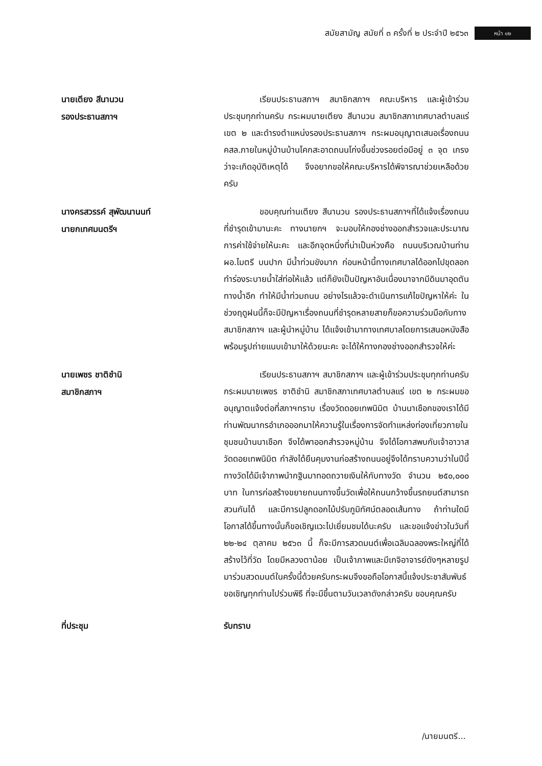สมัยสามัญ สมัยที่ ๓ ครั้งที่ ๒ ประจำปี ๒๕๖๓ หน้า ๑๒
นายเตียง สีนานวน
รองประธานสภาฯ
เรียนประธานสภาฯ สมาชิกสภาฯ คณะบริหาร และผู้เข้าร่วมประชุมทุกท่านครับ กระผมนายเตียง สีนานวน สมาชิกสภาเทศบาลตำบลแร่ เขต ๒ และดำรงตำแหน่งรองประธานสภาฯ กระผมอนุญาตเสนอเรื่องถนน คสล.ภายในหมู่บ้านบ้านโคกสะอาดถนนโก่งขึ้นช่วงรอยต่อมีอยู่ ๓ จุด เกรงว่าจะเกิดอุบัติเหตุได้ จึงอยากขอให้คณะบริหารได้พิจารณาช่วยเหลือด้วยครับ
นางครสวรรค์ สุพัฒนานนท์
นายกเทศมนตรีฯ
ขอบคุณท่านเตียง สีนานวน รองประธานสภาฯที่ได้แจ้งเรื่องถนนที่ชำรุดเข้ามานะคะ ทางนายกฯ จะมอบให้กองช่างออกสำรวจและประมาณการค่าใช้จ่ายให้นะคะ และอีกจุดหนึ่งที่น่าเป็นห่วงคือ ถนนบริเวณบ้านท่าน ผอ.ไมตรี บนปาก มีน้ำท่วมขังมาก ก่อนหน้านี้ทางเทศบาลได้ออกไปขุดลอกทำร่องระบายน้ำใส่ท่อให้แล้ว แต่ก็ยังเป็นปัญหาอันเนื่องมาจากมีดินมาอุดตันทางน้ำอีก ทำให้มีน้ำท่วมถนน อย่างไรแล้วจะดำเนินการแก้ไขปัญหาให้ค่ะ ในช่วงฤดูฝนนี้ก็จะมีปัญหาเรื่องถนนที่ชำรุดหลายสายก็ขอความร่วมมือกับทางสมาชิกสภาฯ และผู้นำหมู่บ้าน ได้แจ้งเข้ามาทางเทศบาลโดยการเสนอหนังสือ พร้อมรูปถ่ายแนบเข้ามาให้ด้วยนะคะ จะได้ให้ทางกองช่างออกสำรวจให้ค่ะ
นายเพชร ชาติชำนิ
สมาชิกสภาฯ
เรียนประธานสภาฯ สมาชิกสภาฯ และผู้เข้าร่วมประชุมทุกท่านครับ กระผมนายเพชร ชาติชำนิ สมาชิกสภาเทศบาลตำบลแร่ เขต ๒ กระผมขออนุญาตแจ้งต่อที่สภาฯทราบ เรื่องวัดดอยเทพนิมิต บ้านนาเชือกของเราได้มีท่านพัฒนากรอำเภอออกมาให้ความรู้ในเรื่องการจัดทำแหล่งท่องเที่ยวภายในชุมชนบ้านนาเชือก จึงได้พาออกสำรวจหมู่บ้าน จึงได้โอกาสพบกับเจ้าอาวาส วัดดอยเทพนิมิต กำลังได้ยืนคุมงานก่อสร้างถนนอยู่จึงได้ทราบความว่าในปีนี้ทางวัดได้มีเจ้าภาพนำกฐินมาทอดถวายเงินให้กับทางวัด จำนวน ๒๕๐,๐๐๐ บาท ในการก่อสร้างขยายถนนทางขึ้นวัดเพื่อให้ถนนกว้างขึ้นรถยนต์สามารถสวนกันได้ และมีการปลูกดอกไม้ปรับภูมิทัศน์ตลอดเส้นทาง ถ้าท่านใดมีโอกาสได้ขึ้นทางนั้นก็ขอเชิญแวะไปเยี่ยมชมได้นะครับ และขอแจ้งข่าวในวันที่ ๒๒-๒๔ ตุลาคม ๒๕๖๓ นี้ ก็จะมีการสวดมนต์เพื่อเฉลิมฉลองพระใหญ่ที่ได้สร้างไว้ที่วัด โดยมีหลวงตาน้อย เป็นเจ้าภาพและมีเกจิอาจารย์ดังๆหลายรูปมาร่วมสวดมนต์ในครั้งนี้ด้วยครับกระผมจึงขอถือโอกาสนี้แจ้งประชาสัมพันธ์ขอเชิญทุกท่านไปร่วมพิธี ที่จะมีขึ้นตามวันเวลาดังกล่าวครับ ขอบคุณครับ
ที่ประชุม รับทราบ
/นายมนตรี...